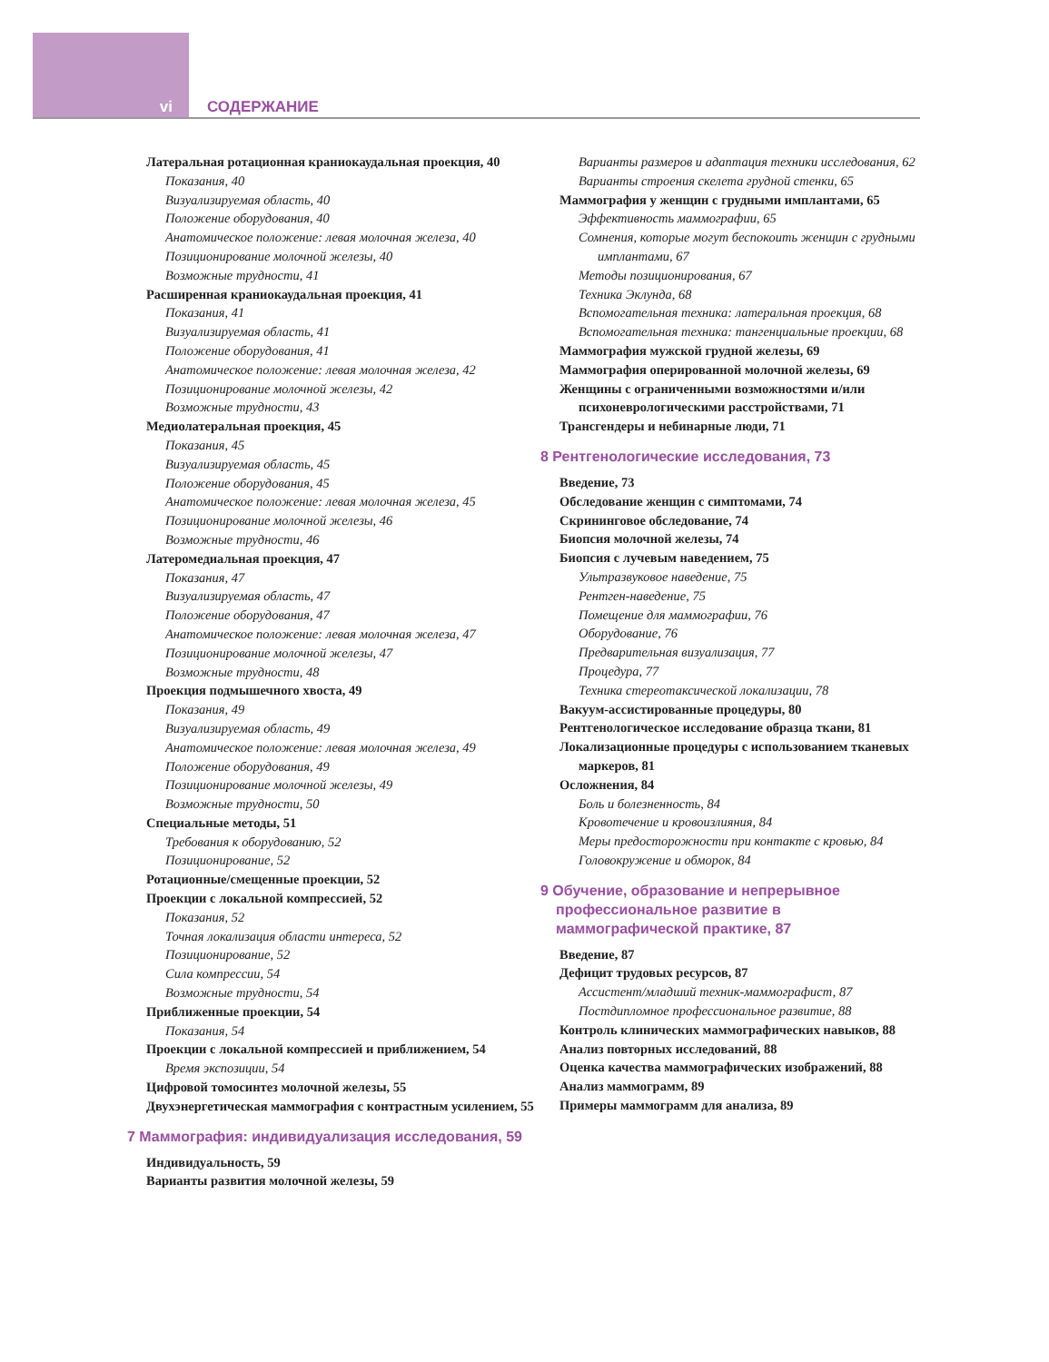vi СОДЕРЖАНИЕ
Латеральная ротационная краниокаудальная проекция, 40
Показания, 40
Визуализируемая область, 40
Положение оборудования, 40
Анатомическое положение: левая молочная железа, 40
Позиционирование молочной железы, 40
Возможные трудности, 41
Расширенная краниокаудальная проекция, 41
Показания, 41
Визуализируемая область, 41
Положение оборудования, 41
Анатомическое положение: левая молочная железа, 42
Позиционирование молочной железы, 42
Возможные трудности, 43
Медиолатеральная проекция, 45
Показания, 45
Визуализируемая область, 45
Положение оборудования, 45
Анатомическое положение: левая молочная железа, 45
Позиционирование молочной железы, 46
Возможные трудности, 46
Латеромедиальная проекция, 47
Показания, 47
Визуализируемая область, 47
Положение оборудования, 47
Анатомическое положение: левая молочная железа, 47
Позиционирование молочной железы, 47
Возможные трудности, 48
Проекция подмышечного хвоста, 49
Показания, 49
Визуализируемая область, 49
Анатомическое положение: левая молочная железа, 49
Положение оборудования, 49
Позиционирование молочной железы, 49
Возможные трудности, 50
Специальные методы, 51
Требования к оборудованию, 52
Позиционирование, 52
Ротационные/смещенные проекции, 52
Проекции с локальной компрессией, 52
Показания, 52
Точная локализация области интереса, 52
Позиционирование, 52
Сила компрессии, 54
Возможные трудности, 54
Приближенные проекции, 54
Показания, 54
Проекции с локальной компрессией и приближением, 54
Время экспозиции, 54
Цифровой томосинтез молочной железы, 55
Двухэнергетическая маммография с контрастным усилением, 55
7 Маммография: индивидуализация исследования, 59
Индивидуальность, 59
Варианты развития молочной железы, 59
Варианты размеров и адаптация техники исследования, 62
Варианты строения скелета грудной стенки, 65
Маммография у женщин с грудными имплантами, 65
Эффективность маммографии, 65
Сомнения, которые могут беспокоить женщин с грудными имплантами, 67
Методы позиционирования, 67
Техника Эклунда, 68
Вспомогательная техника: латеральная проекция, 68
Вспомогательная техника: тангенциальные проекции, 68
Маммография мужской грудной железы, 69
Маммография оперированной молочной железы, 69
Женщины с ограниченными возможностями и/или психоневрологическими расстройствами, 71
Трансгендеры и небинарные люди, 71
8 Рентгенологические исследования, 73
Введение, 73
Обследование женщин с симптомами, 74
Скрининговое обследование, 74
Биопсия молочной железы, 74
Биопсия с лучевым наведением, 75
Ультразвуковое наведение, 75
Рентген-наведение, 75
Помещение для маммографии, 76
Оборудование, 76
Предварительная визуализация, 77
Процедура, 77
Техника стереотаксической локализации, 78
Вакуум-ассистированные процедуры, 80
Рентгенологическое исследование образца ткани, 81
Локализационные процедуры с использованием тканевых маркеров, 81
Осложнения, 84
Боль и болезненность, 84
Кровотечение и кровоизлияния, 84
Меры предосторожности при контакте с кровью, 84
Головокружение и обморок, 84
9 Обучение, образование и непрерывное профессиональное развитие в маммографической практике, 87
Введение, 87
Дефицит трудовых ресурсов, 87
Ассистент/младший техник-маммографист, 87
Постдипломное профессиональное развитие, 88
Контроль клинических маммографических навыков, 88
Анализ повторных исследований, 88
Оценка качества маммографических изображений, 88
Анализ маммограмм, 89
Примеры маммограмм для анализа, 89